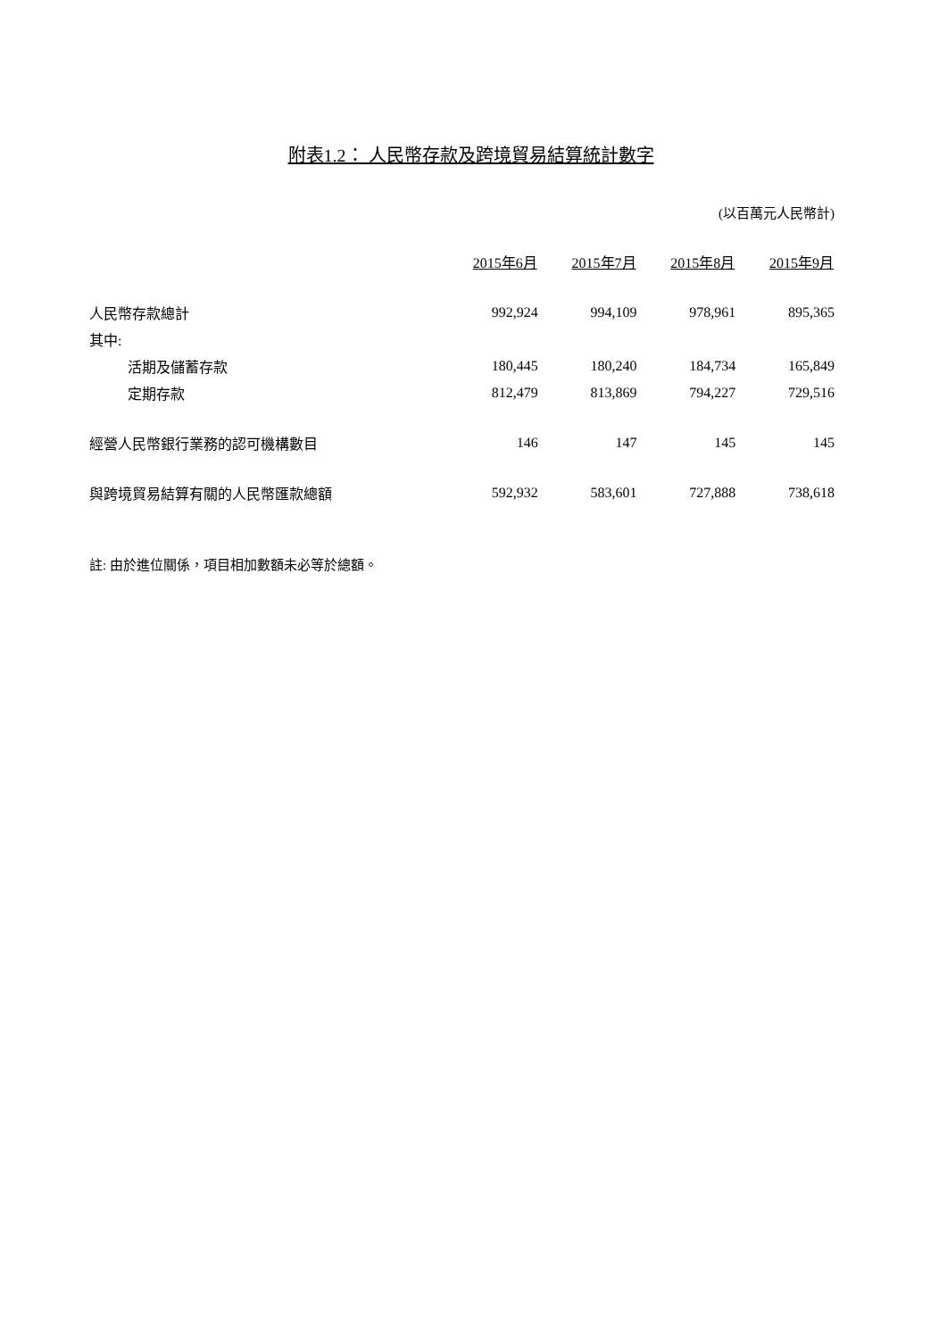附表1.2： 人民幣存款及跨境貿易結算統計數字
(以百萬元人民幣計)
| | 2015年6月 | 2015年7月 | 2015年8月 | 2015年9月 |
| --- | --- | --- | --- | --- |
| 人民幣存款總計 | 992,924 | 994,109 | 978,961 | 895,365 |
| 其中: | | | | |
| 活期及儲蓄存款 | 180,445 | 180,240 | 184,734 | 165,849 |
| 定期存款 | 812,479 | 813,869 | 794,227 | 729,516 |
| 經營人民幣銀行業務的認可機構數目 | 146 | 147 | 145 | 145 |
| 與跨境貿易結算有關的人民幣匯款總額 | 592,932 | 583,601 | 727,888 | 738,618 |
註: 由於進位關係，項目相加數額未必等於總額。